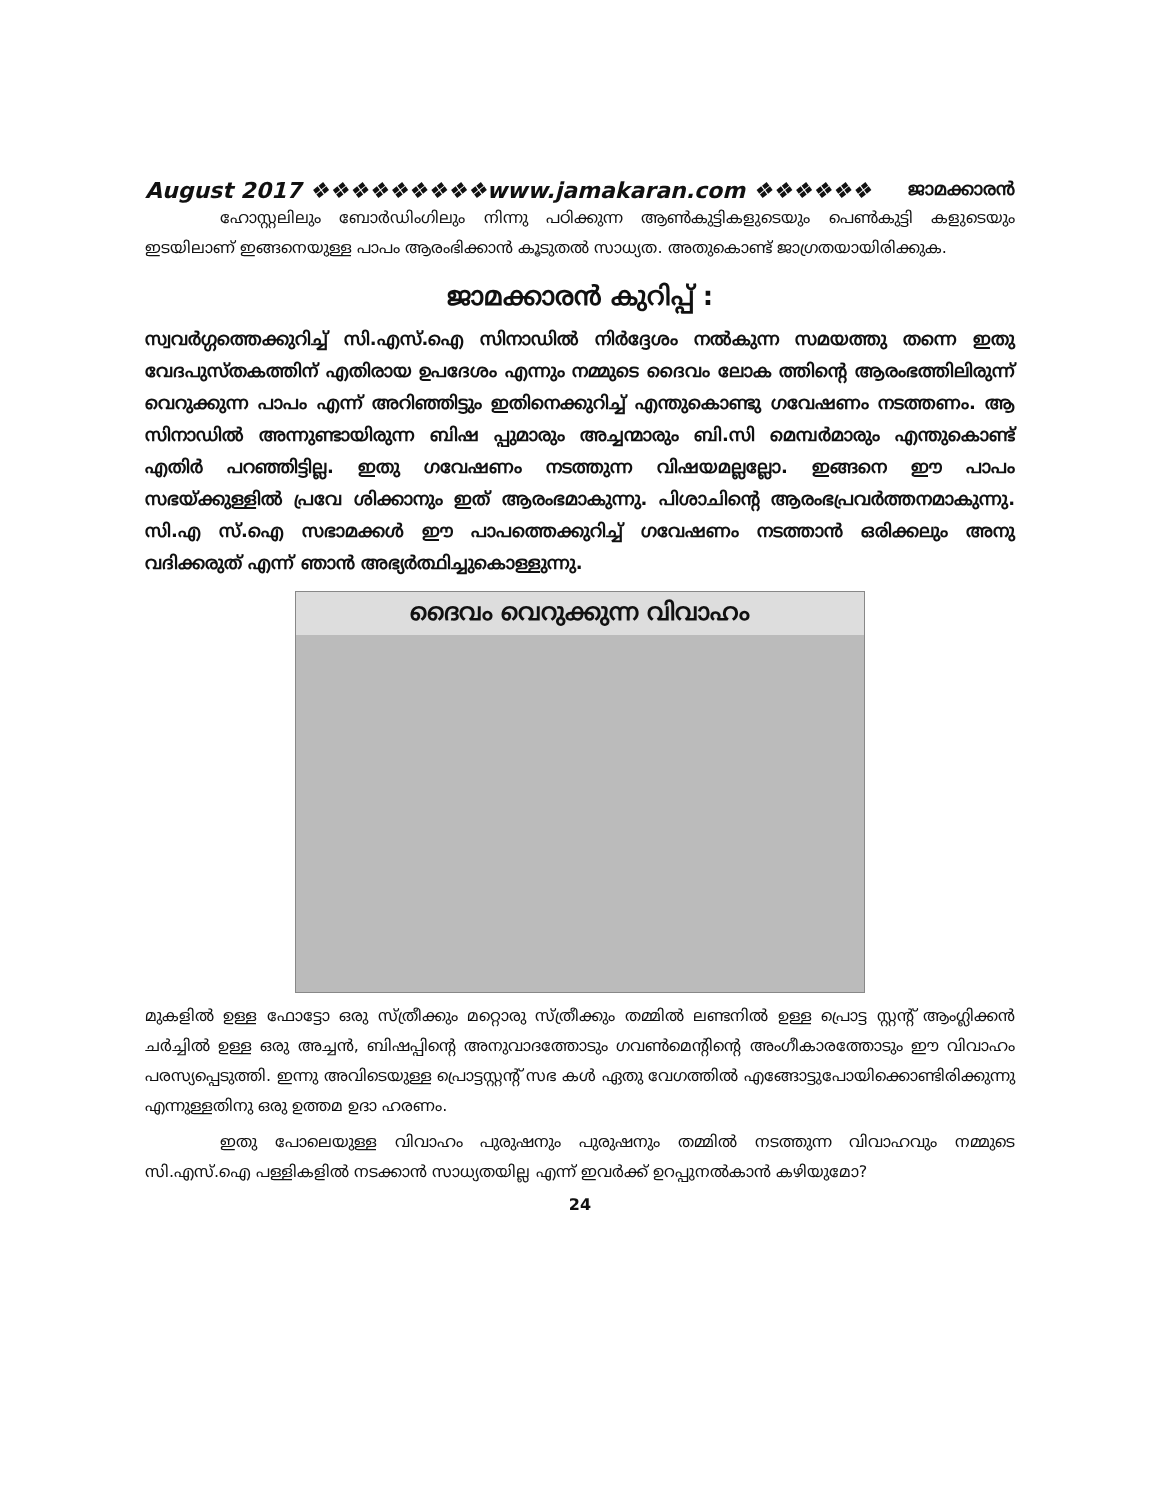August 2017 ❖❖❖❖❖❖❖❖❖www.jamakaran.com ❖❖❖❖❖❖ ജാമക്കാരൻ
ഹോസ്റ്റലിലും ബോർഡിംഗിലും നിന്നു പഠിക്കുന്ന ആൺകുട്ടികളുടെയും പെൺകുട്ടി കളുടെയും ഇടയിലാണ് ഇങ്ങനെയുള്ള പാപം ആരംഭിക്കാൻ കൂടുതൽ സാധ്യത. അതുകൊണ്ട് ജാഗ്രതയായിരിക്കുക.
ജാമക്കാരൻ കുറിപ്പ് :
സ്വവർഗ്ഗത്തെക്കുറിച്ച് സി.എസ്.ഐ സിനാഡിൽ നിർദ്ദേശം നൽകുന്ന സമയത്തു തന്നെ ഇതു വേദപുസ്തകത്തിന് എതിരായ ഉപദേശം എന്നും നമ്മുടെ ദൈവം ലോക ത്തിന്റെ ആരംഭത്തിലിരുന്ന് വെറുക്കുന്ന പാപം എന്ന് അറിഞ്ഞിട്ടും ഇതിനെക്കുറിച്ച് എന്തുകൊണ്ടു ഗവേഷണം നടത്തണം. ആ സിനാഡിൽ അന്നുണ്ടായിരുന്ന ബിഷ പ്പുമാരും അച്ചന്മാരും ബി.സി മെമ്പർമാരും എന്തുകൊണ്ട് എതിർ പറഞ്ഞിട്ടില്ല. ഇതു ഗവേഷണം നടത്തുന്ന വിഷയമല്ലല്ലോ. ഇങ്ങനെ ഈ പാപം സഭയ്ക്കുള്ളിൽ പ്രവേ ശിക്കാനും ഇത് ആരംഭമാകുന്നു. പിശാചിന്റെ ആരംഭപ്രവർത്തനമാകുന്നു. സി.എ സ്.ഐ സഭാമക്കൾ ഈ പാപത്തെക്കുറിച്ച് ഗവേഷണം നടത്താൻ ഒരിക്കലും അനു വദിക്കരുത് എന്ന് ഞാൻ അഭ്യർത്ഥിച്ചുകൊള്ളുന്നു.
ദൈവം വെറുക്കുന്ന വിവാഹം
മുകളിൽ ഉള്ള ഫോട്ടോ ഒരു സ്ത്രീക്കും മറ്റൊരു സ്ത്രീക്കും തമ്മിൽ ലണ്ടനിൽ ഉള്ള പ്രൊട്ട സ്റ്റന്റ് ആംഗ്ലിക്കൻ ചർച്ചിൽ ഉള്ള ഒരു അച്ചൻ, ബിഷപ്പിന്റെ അനുവാദത്തോടും ഗവൺമെന്റിന്റെ അംഗീകാരത്തോടും ഈ വിവാഹം പരസ്യപ്പെടുത്തി. ഇന്നു അവിടെയുള്ള പ്രൊട്ടസ്റ്റന്റ് സഭ കൾ ഏതു വേഗത്തിൽ എങ്ങോട്ടുപോയിക്കൊണ്ടിരിക്കുന്നു എന്നുള്ളതിനു ഒരു ഉത്തമ ഉദാ ഹരണം.
ഇതു പോലെയുള്ള വിവാഹം പുരുഷനും പുരുഷനും തമ്മിൽ നടത്തുന്ന വിവാഹവും നമ്മുടെ സി.എസ്.ഐ പള്ളികളിൽ നടക്കാൻ സാധ്യതയില്ല എന്ന് ഇവർക്ക് ഉറപ്പുനൽകാൻ കഴിയുമോ?
24